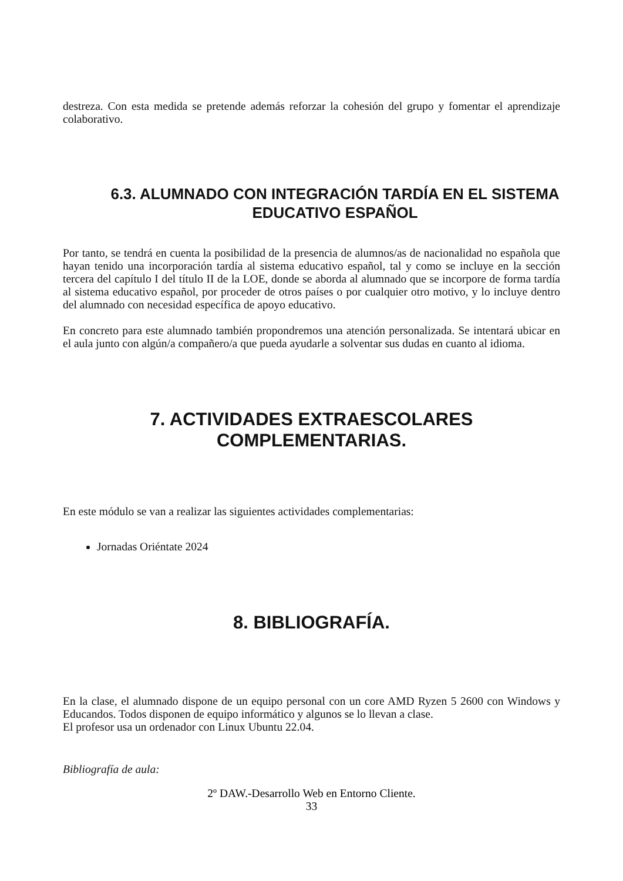destreza. Con esta medida se pretende además reforzar la cohesión del grupo y fomentar el aprendizaje colaborativo.
6.3. ALUMNADO CON INTEGRACIÓN TARDÍA EN EL SISTEMA EDUCATIVO ESPAÑOL
Por tanto, se tendrá en cuenta la posibilidad de la presencia de alumnos/as de nacionalidad no española que hayan tenido una incorporación tardía al sistema educativo español, tal y como se incluye en la sección tercera del capítulo I del título II de la LOE, donde se aborda al alumnado que se incorpore de forma tardía al sistema educativo español, por proceder de otros países o por cualquier otro motivo, y lo incluye dentro del alumnado con necesidad específica de apoyo educativo.
En concreto para este alumnado también propondremos una atención personalizada. Se intentará ubicar en el aula junto con algún/a compañero/a que pueda ayudarle a solventar sus dudas en cuanto al idioma.
7. ACTIVIDADES EXTRAESCOLARES
COMPLEMENTARIAS.
En este módulo se van a realizar las siguientes actividades complementarias:
Jornadas Oriéntate 2024
8. BIBLIOGRAFÍA.
En la clase, el alumnado dispone de un equipo personal con un core AMD Ryzen 5 2600 con Windows y Educandos. Todos disponen de equipo informático y algunos se lo llevan a clase.
El profesor usa un ordenador con Linux Ubuntu 22.04.
Bibliografía de aula:
2º DAW.-Desarrollo Web en Entorno Cliente.
33